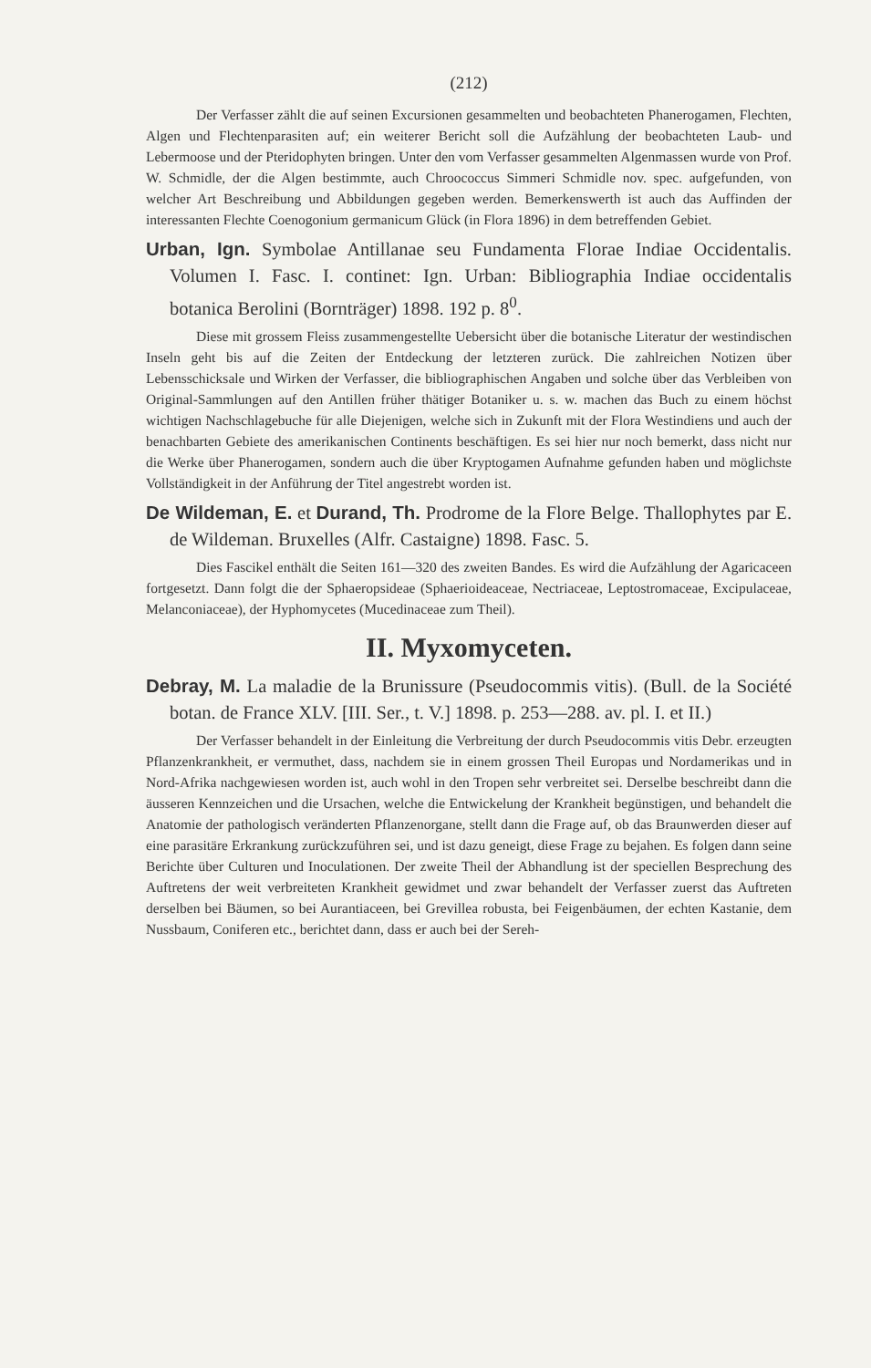(212)
Der Verfasser zählt die auf seinen Excursionen gesammelten und beobachteten Phanerogamen, Flechten, Algen und Flechtenparasiten auf; ein weiterer Bericht soll die Aufzählung der beobachteten Laub- und Lebermoose und der Pteridophyten bringen. Unter den vom Verfasser gesammelten Algenmassen wurde von Prof. W. Schmidle, der die Algen bestimmte, auch Chroococcus Simmeri Schmidle nov. spec. aufgefunden, von welcher Art Beschreibung und Abbildungen gegeben werden. Bemerkenswerth ist auch das Auffinden der interessanten Flechte Coenogonium germanicum Glück (in Flora 1896) in dem betreffenden Gebiet.
Urban, Ign. Symbolae Antillanae seu Fundamenta Florae Indiae Occidentalis. Volumen I. Fasc. I. continet: Ign. Urban: Bibliographia Indiae occidentalis botanica Berolini (Bornträger) 1898. 192 p. 8<sup>0</sup>.
Diese mit grossem Fleiss zusammengestellte Uebersicht über die botanische Literatur der westindischen Inseln geht bis auf die Zeiten der Entdeckung der letzteren zurück. Die zahlreichen Notizen über Lebensschicksale und Wirken der Verfasser, die bibliographischen Angaben und solche über das Verbleiben von Original-Sammlungen auf den Antillen früher thätiger Botaniker u. s. w. machen das Buch zu einem höchst wichtigen Nachschlagebuche für alle Diejenigen, welche sich in Zukunft mit der Flora Westindiens und auch der benachbarten Gebiete des amerikanischen Continents beschäftigen. Es sei hier nur noch bemerkt, dass nicht nur die Werke über Phanerogamen, sondern auch die über Kryptogamen Aufnahme gefunden haben und möglichste Vollständigkeit in der Anführung der Titel angestrebt worden ist.
De Wildeman, E. et Durand, Th. Prodrome de la Flore Belge. Thallophytes par E. de Wildeman. Bruxelles (Alfr. Castaigne) 1898. Fasc. 5.
Dies Fascikel enthält die Seiten 161—320 des zweiten Bandes. Es wird die Aufzählung der Agaricaceen fortgesetzt. Dann folgt die der Sphaeropsideae (Sphaerioideaceae, Nectriaceae, Leptostromaceae, Excipulaceae, Melanconiaceae), der Hyphomycetes (Mucedinaceae zum Theil).
II. Myxomyceten.
Debray, M. La maladie de la Brunissure (Pseudocommis vitis). (Bull. de la Société botan. de France XLV. [III. Ser., t. V.] 1898. p. 253—288. av. pl. I. et II.)
Der Verfasser behandelt in der Einleitung die Verbreitung der durch Pseudocommis vitis Debr. erzeugten Pflanzenkrankheit, er vermuthet, dass, nachdem sie in einem grossen Theil Europas und Nordamerikas und in Nord-Afrika nachgewiesen worden ist, auch wohl in den Tropen sehr verbreitet sei. Derselbe beschreibt dann die äusseren Kennzeichen und die Ursachen, welche die Entwickelung der Krankheit begünstigen, und behandelt die Anatomie der pathologisch veränderten Pflanzenorgane, stellt dann die Frage auf, ob das Braunwerden dieser auf eine parasitäre Erkrankung zurückzuführen sei, und ist dazu geneigt, diese Frage zu bejahen. Es folgen dann seine Berichte über Culturen und Inoculationen. Der zweite Theil der Abhandlung ist der speciellen Besprechung des Auftretens der weit verbreiteten Krankheit gewidmet und zwar behandelt der Verfasser zuerst das Auftreten derselben bei Bäumen, so bei Aurantiaceen, bei Grevillea robusta, bei Feigenbäumen, der echten Kastanie, dem Nussbaum, Coniferen etc., berichtet dann, dass er auch bei der Sereh-